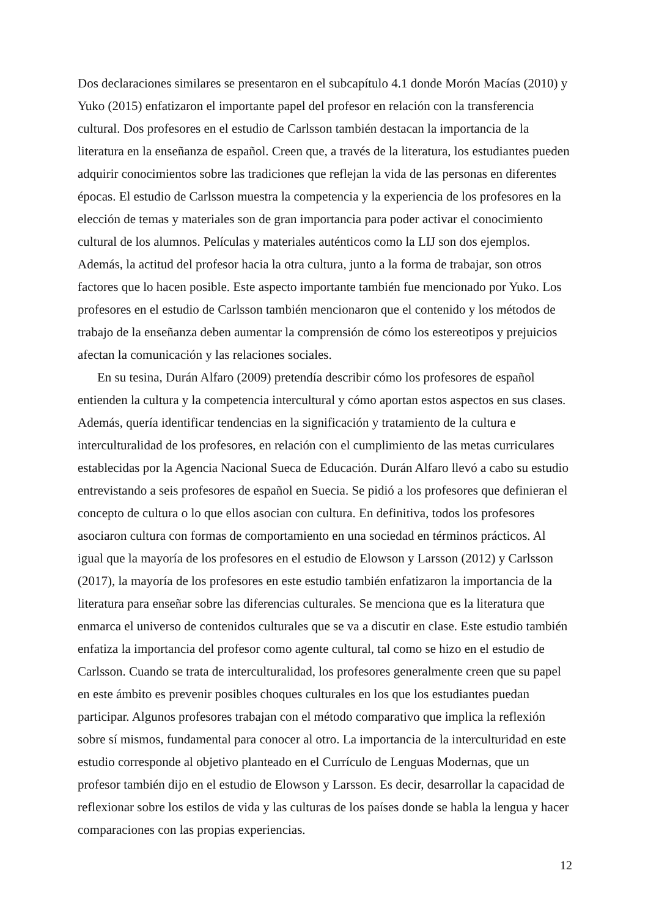Dos declaraciones similares se presentaron en el subcapítulo 4.1 donde Morón Macías (2010) y Yuko (2015) enfatizaron el importante papel del profesor en relación con la transferencia cultural. Dos profesores en el estudio de Carlsson también destacan la importancia de la literatura en la enseñanza de español. Creen que, a través de la literatura, los estudiantes pueden adquirir conocimientos sobre las tradiciones que reflejan la vida de las personas en diferentes épocas. El estudio de Carlsson muestra la competencia y la experiencia de los profesores en la elección de temas y materiales son de gran importancia para poder activar el conocimiento cultural de los alumnos. Películas y materiales auténticos como la LIJ son dos ejemplos. Además, la actitud del profesor hacia la otra cultura, junto a la forma de trabajar, son otros factores que lo hacen posible. Este aspecto importante también fue mencionado por Yuko. Los profesores en el estudio de Carlsson también mencionaron que el contenido y los métodos de trabajo de la enseñanza deben aumentar la comprensión de cómo los estereotipos y prejuicios afectan la comunicación y las relaciones sociales.
En su tesina, Durán Alfaro (2009) pretendía describir cómo los profesores de español entienden la cultura y la competencia intercultural y cómo aportan estos aspectos en sus clases. Además, quería identificar tendencias en la significación y tratamiento de la cultura e interculturalidad de los profesores, en relación con el cumplimiento de las metas curriculares establecidas por la Agencia Nacional Sueca de Educación. Durán Alfaro llevó a cabo su estudio entrevistando a seis profesores de español en Suecia. Se pidió a los profesores que definieran el concepto de cultura o lo que ellos asocian con cultura. En definitiva, todos los profesores asociaron cultura con formas de comportamiento en una sociedad en términos prácticos. Al igual que la mayoría de los profesores en el estudio de Elowson y Larsson (2012) y Carlsson (2017), la mayoría de los profesores en este estudio también enfatizaron la importancia de la literatura para enseñar sobre las diferencias culturales. Se menciona que es la literatura que enmarca el universo de contenidos culturales que se va a discutir en clase. Este estudio también enfatiza la importancia del profesor como agente cultural, tal como se hizo en el estudio de Carlsson. Cuando se trata de interculturalidad, los profesores generalmente creen que su papel en este ámbito es prevenir posibles choques culturales en los que los estudiantes puedan participar. Algunos profesores trabajan con el método comparativo que implica la reflexión sobre sí mismos, fundamental para conocer al otro. La importancia de la interculturidad en este estudio corresponde al objetivo planteado en el Currículo de Lenguas Modernas, que un profesor también dijo en el estudio de Elowson y Larsson. Es decir, desarrollar la capacidad de reflexionar sobre los estilos de vida y las culturas de los países donde se habla la lengua y hacer comparaciones con las propias experiencias.
12